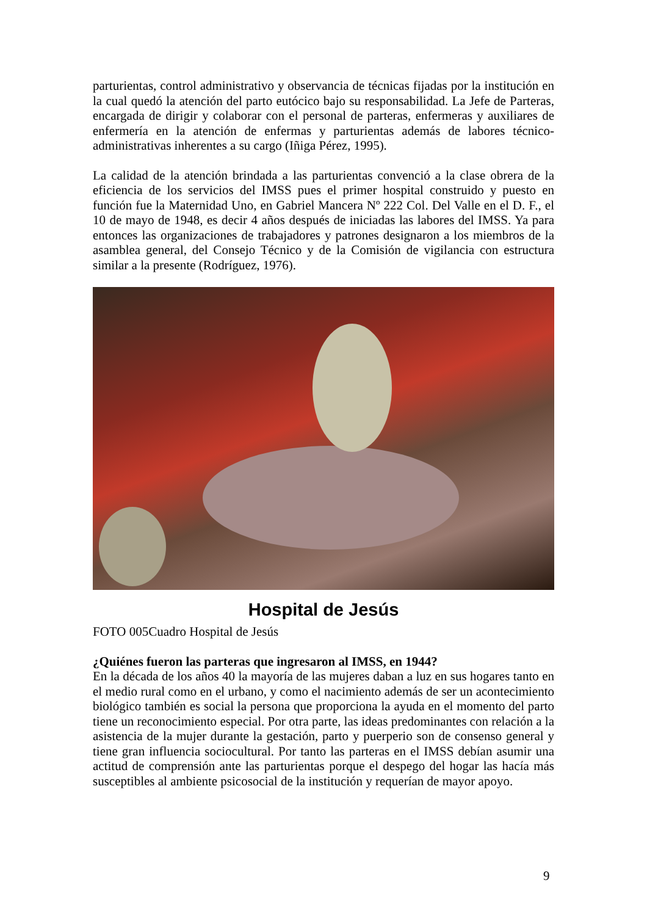parturientas, control administrativo y observancia de técnicas fijadas por la institución en la cual quedó la atención del parto eutócico bajo su responsabilidad. La Jefe de Parteras, encargada de dirigir y colaborar con el personal de parteras, enfermeras y auxiliares de enfermería en la atención de enfermas y parturientas además de labores técnico-administrativas inherentes a su cargo (Iñiga Pérez, 1995).
La calidad de la atención brindada a las parturientas convenció a la clase obrera de la eficiencia de los servicios del IMSS pues el primer hospital construido y puesto en función fue la Maternidad Uno, en Gabriel Mancera Nº 222 Col. Del Valle en el D. F., el 10 de mayo de 1948, es decir 4 años después de iniciadas las labores del IMSS. Ya para entonces las organizaciones de trabajadores y patrones designaron a los miembros de la asamblea general, del Consejo Técnico y de la Comisión de vigilancia con estructura similar a la presente (Rodríguez, 1976).
Hospital de Jesús
FOTO 005Cuadro Hospital de Jesús
¿Quiénes fueron las parteras que ingresaron al IMSS, en 1944?
En la década de los años 40 la mayoría de las mujeres daban a luz en sus hogares tanto en el medio rural como en el urbano, y como el nacimiento además de ser un acontecimiento biológico también es social la persona que proporciona la ayuda en el momento del parto tiene un reconocimiento especial. Por otra parte, las ideas predominantes con relación a la asistencia de la mujer durante la gestación, parto y puerperio son de consenso general y tiene gran influencia sociocultural. Por tanto las parteras en el IMSS debían asumir una actitud de comprensión ante las parturientas porque el despego del hogar las hacía más susceptibles al ambiente psicosocial de la institución y requerían de mayor apoyo.
9